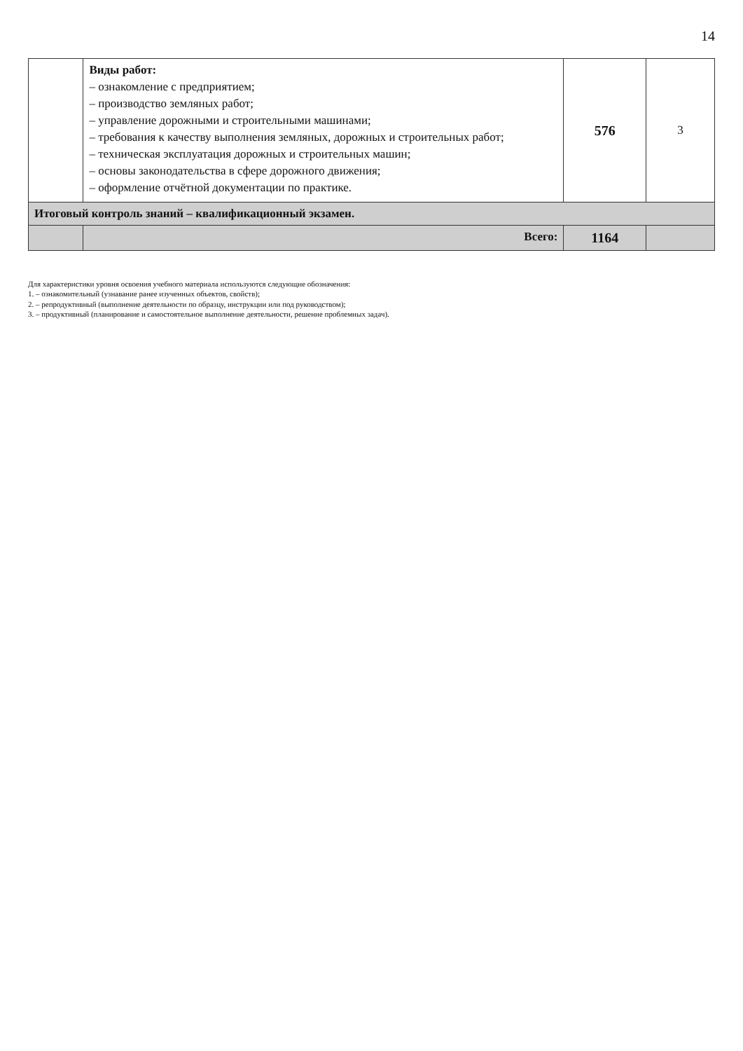14
| | Виды работ: – ознакомление с предприятием; – производство земляных работ; – управление дорожными и строительными машинами; – требования к качеству выполнения земляных, дорожных и строительных работ; – техническая эксплуатация дорожных и строительных машин; – основы законодательства в сфере дорожного движения; – оформление отчётной документации по практике. | 576 | 3 |
| Итоговый контроль знаний – квалификационный экзамен. | | | |
| | Всего: | 1164 | |
Для характеристики уровня освоения учебного материала используются следующие обозначения:
1. – ознакомительный (узнавание ранее изученных объектов, свойств);
2. – репродуктивный (выполнение деятельности по образцу, инструкции или под руководством);
3. – продуктивный (планирование и самостоятельное выполнение деятельности, решение проблемных задач).